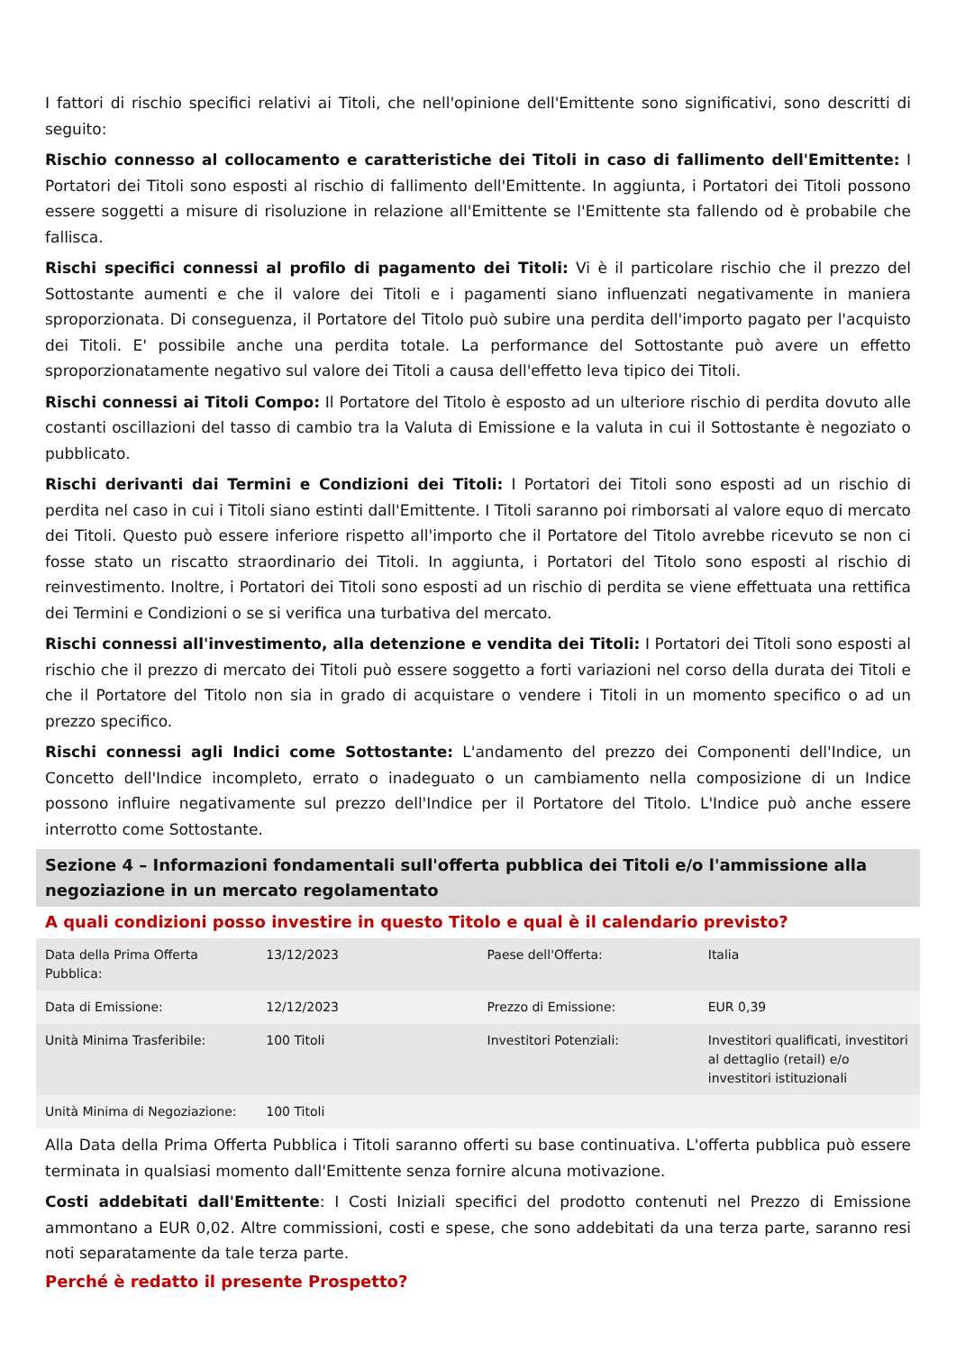I fattori di rischio specifici relativi ai Titoli, che nell'opinione dell'Emittente sono significativi, sono descritti di seguito:
Rischio connesso al collocamento e caratteristiche dei Titoli in caso di fallimento dell'Emittente: I Portatori dei Titoli sono esposti al rischio di fallimento dell'Emittente. In aggiunta, i Portatori dei Titoli possono essere soggetti a misure di risoluzione in relazione all'Emittente se l'Emittente sta fallendo od è probabile che fallisca.
Rischi specifici connessi al profilo di pagamento dei Titoli: Vi è il particolare rischio che il prezzo del Sottostante aumenti e che il valore dei Titoli e i pagamenti siano influenzati negativamente in maniera sproporzionata. Di conseguenza, il Portatore del Titolo può subire una perdita dell'importo pagato per l'acquisto dei Titoli. E' possibile anche una perdita totale. La performance del Sottostante può avere un effetto sproporzionatamente negativo sul valore dei Titoli a causa dell'effetto leva tipico dei Titoli.
Rischi connessi ai Titoli Compo: Il Portatore del Titolo è esposto ad un ulteriore rischio di perdita dovuto alle costanti oscillazioni del tasso di cambio tra la Valuta di Emissione e la valuta in cui il Sottostante è negoziato o pubblicato.
Rischi derivanti dai Termini e Condizioni dei Titoli: I Portatori dei Titoli sono esposti ad un rischio di perdita nel caso in cui i Titoli siano estinti dall'Emittente. I Titoli saranno poi rimborsati al valore equo di mercato dei Titoli. Questo può essere inferiore rispetto all'importo che il Portatore del Titolo avrebbe ricevuto se non ci fosse stato un riscatto straordinario dei Titoli. In aggiunta, i Portatori del Titolo sono esposti al rischio di reinvestimento. Inoltre, i Portatori dei Titoli sono esposti ad un rischio di perdita se viene effettuata una rettifica dei Termini e Condizioni o se si verifica una turbativa del mercato.
Rischi connessi all'investimento, alla detenzione e vendita dei Titoli: I Portatori dei Titoli sono esposti al rischio che il prezzo di mercato dei Titoli può essere soggetto a forti variazioni nel corso della durata dei Titoli e che il Portatore del Titolo non sia in grado di acquistare o vendere i Titoli in un momento specifico o ad un prezzo specifico.
Rischi connessi agli Indici come Sottostante: L'andamento del prezzo dei Componenti dell'Indice, un Concetto dell'Indice incompleto, errato o inadeguato o un cambiamento nella composizione di un Indice possono influire negativamente sul prezzo dell'Indice per il Portatore del Titolo. L'Indice può anche essere interrotto come Sottostante.
Sezione 4 – Informazioni fondamentali sull'offerta pubblica dei Titoli e/o l'ammissione alla negoziazione in un mercato regolamentato
A quali condizioni posso investire in questo Titolo e qual è il calendario previsto?
| Data della Prima Offerta Pubblica: | 13/12/2023 | Paese dell'Offerta: | Italia |
| Data di Emissione: | 12/12/2023 | Prezzo di Emissione: | EUR 0,39 |
| Unità Minima Trasferibile: | 100 Titoli | Investitori Potenziali: | Investitori qualificati, investitori al dettaglio (retail) e/o investitori istituzionali |
| Unità Minima di Negoziazione: | 100 Titoli | | |
Alla Data della Prima Offerta Pubblica i Titoli saranno offerti su base continuativa. L'offerta pubblica può essere terminata in qualsiasi momento dall'Emittente senza fornire alcuna motivazione.
Costi addebitati dall'Emittente: I Costi Iniziali specifici del prodotto contenuti nel Prezzo di Emissione ammontano a EUR 0,02. Altre commissioni, costi e spese, che sono addebitati da una terza parte, saranno resi noti separatamente da tale terza parte.
Perché è redatto il presente Prospetto?